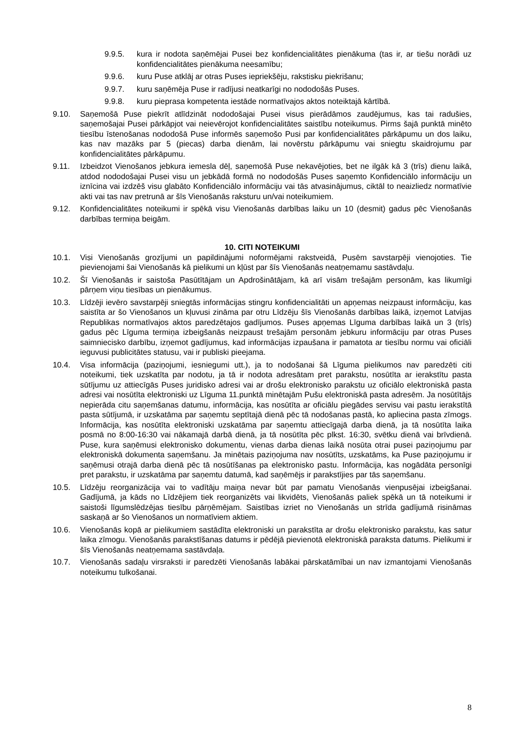9.9.5. kura ir nodota saņēmējai Pusei bez konfidencialitātes pienākuma (tas ir, ar tiešu norādi uz konfidencialitātes pienākuma neesamību;
9.9.6. kuru Puse atklāj ar otras Puses iepriekšēju, rakstisku piekrišanu;
9.9.7. kuru saņēmēja Puse ir radījusi neatkarīgi no nododošās Puses.
9.9.8. kuru pieprasa kompetenta iestāde normatīvajos aktos noteiktajā kārtībā.
9.10. Saņemošā Puse piekrīt atlīdzināt nododošajai Pusei visus pierādāmos zaudējumus, kas tai radušies, saņemošajai Pusei pārkāpjot vai neievērojot konfidencialitātes saistību noteikumus. Pirms šajā punktā minēto tiesību īstenošanas nododošā Puse informēs saņemošo Pusi par konfidencialitātes pārkāpumu un dos laiku, kas nav mazāks par 5 (piecas) darba dienām, lai novērstu pārkāpumu vai sniegtu skaidrojumu par konfidencialitātes pārkāpumu.
9.11. Izbeidzot Vienošanos jebkura iemesla dēļ, saņemošā Puse nekavējoties, bet ne ilgāk kā 3 (trīs) dienu laikā, atdod nododošajai Pusei visu un jebkādā formā no nododošās Puses saņemto Konfidenciālo informāciju un iznīcina vai izdzēš visu glabāto Konfidenciālo informāciju vai tās atvasinājumus, ciktāl to neaizliedz normatīvie akti vai tas nav pretrunā ar šīs Vienošanās raksturu un/vai noteikumiem.
9.12. Konfidencialitātes noteikumi ir spēkā visu Vienošanās darbības laiku un 10 (desmit) gadus pēc Vienošanās darbības termiņa beigām.
10. CITI NOTEIKUMI
10.1. Visi Vienošanās grozījumi un papildinājumi noformējami rakstveidā, Pusēm savstarpēji vienojoties. Tie pievienojami šai Vienošanās kā pielikumi un kļūst par šīs Vienošanās neatņemamu sastāvdaļu.
10.2. Šī Vienošanās ir saistoša Pasūtītājam un Apdrošinātājam, kā arī visām trešajām personām, kas likumīgi pārņem viņu tiesības un pienākumus.
10.3. Līdzēji ievēro savstarpēji sniegtās informācijas stingru konfidencialitāti un apņemas neizpaust informāciju, kas saistīta ar šo Vienošanos un kļuvusi zināma par otru Līdzēju šīs Vienošanās darbības laikā, izņemot Latvijas Republikas normatīvajos aktos paredzētajos gadījumos. Puses apņemas Līguma darbības laikā un 3 (trīs) gadus pēc Līguma termiņa izbeigšanās neizpaust trešajām personām jebkuru informāciju par otras Puses saimniecisko darbību, izņemot gadījumus, kad informācijas izpaušana ir pamatota ar tiesību normu vai oficiāli ieguvusi publicitātes statusu, vai ir publiski pieejama.
10.4. Visa informācija (paziņojumi, iesniegumi utt.), ja to nodošanai šā Līguma pielikumos nav paredzēti citi noteikumi, tiek uzskatīta par nodotu, ja tā ir nodota adresātam pret parakstu, nosūtīta ar ierakstītu pasta sūtījumu uz attiecīgās Puses juridisko adresi vai ar drošu elektronisko parakstu uz oficiālo elektroniskā pasta adresi vai nosūtīta elektroniski uz Līguma 11.punktā minētajām Pušu elektroniskā pasta adresēm. Ja nosūtītājs nepierāda citu saņemšanas datumu, informācija, kas nosūtīta ar oficiālu piegādes servisu vai pastu ierakstītā pasta sūtījumā, ir uzskatāma par saņemtu septītajā dienā pēc tā nodošanas pastā, ko apliecina pasta zīmogs. Informācija, kas nosūtīta elektroniski uzskatāma par saņemtu attiecīgajā darba dienā, ja tā nosūtīta laika posmā no 8:00-16:30 vai nākamajā darbā dienā, ja tā nosūtīta pēc plkst. 16:30, svētku dienā vai brīvdienā. Puse, kura saņēmusi elektronisko dokumentu, vienas darba dienas laikā nosūta otrai pusei paziņojumu par elektroniskā dokumenta saņemšanu. Ja minētais paziņojuma nav nosūtīts, uzskatāms, ka Puse paziņojumu ir saņēmusi otrajā darba dienā pēc tā nosūtīšanas pa elektronisko pastu. Informācija, kas nogādāta personīgi pret parakstu, ir uzskatāma par saņemtu datumā, kad saņēmējs ir parakstījies par tās saņemšanu.
10.5. Līdzēju reorganizācija vai to vadītāju maiņa nevar būt par pamatu Vienošanās vienpusējai izbeigšanai. Gadījumā, ja kāds no Līdzējiem tiek reorganizēts vai likvidēts, Vienošanās paliek spēkā un tā noteikumi ir saistoši līgumslēdzējas tiesību pārņēmējam. Saistības izriet no Vienošanās un strīda gadījumā risināmas saskaņā ar šo Vienošanos un normatīviem aktiem.
10.6. Vienošanās kopā ar pielikumiem sastādīta elektroniski un parakstīta ar drošu elektronisko parakstu, kas satur laika zīmogu. Vienošanās parakstīšanas datums ir pēdējā pievienotā elektroniskā paraksta datums. Pielikumi ir šīs Vienošanās neatņemama sastāvdaļa.
10.7. Vienošanās sadaļu virsraksti ir paredzēti Vienošanās labākai pārskatāmībai un nav izmantojami Vienošanās noteikumu tulkošanai.
8